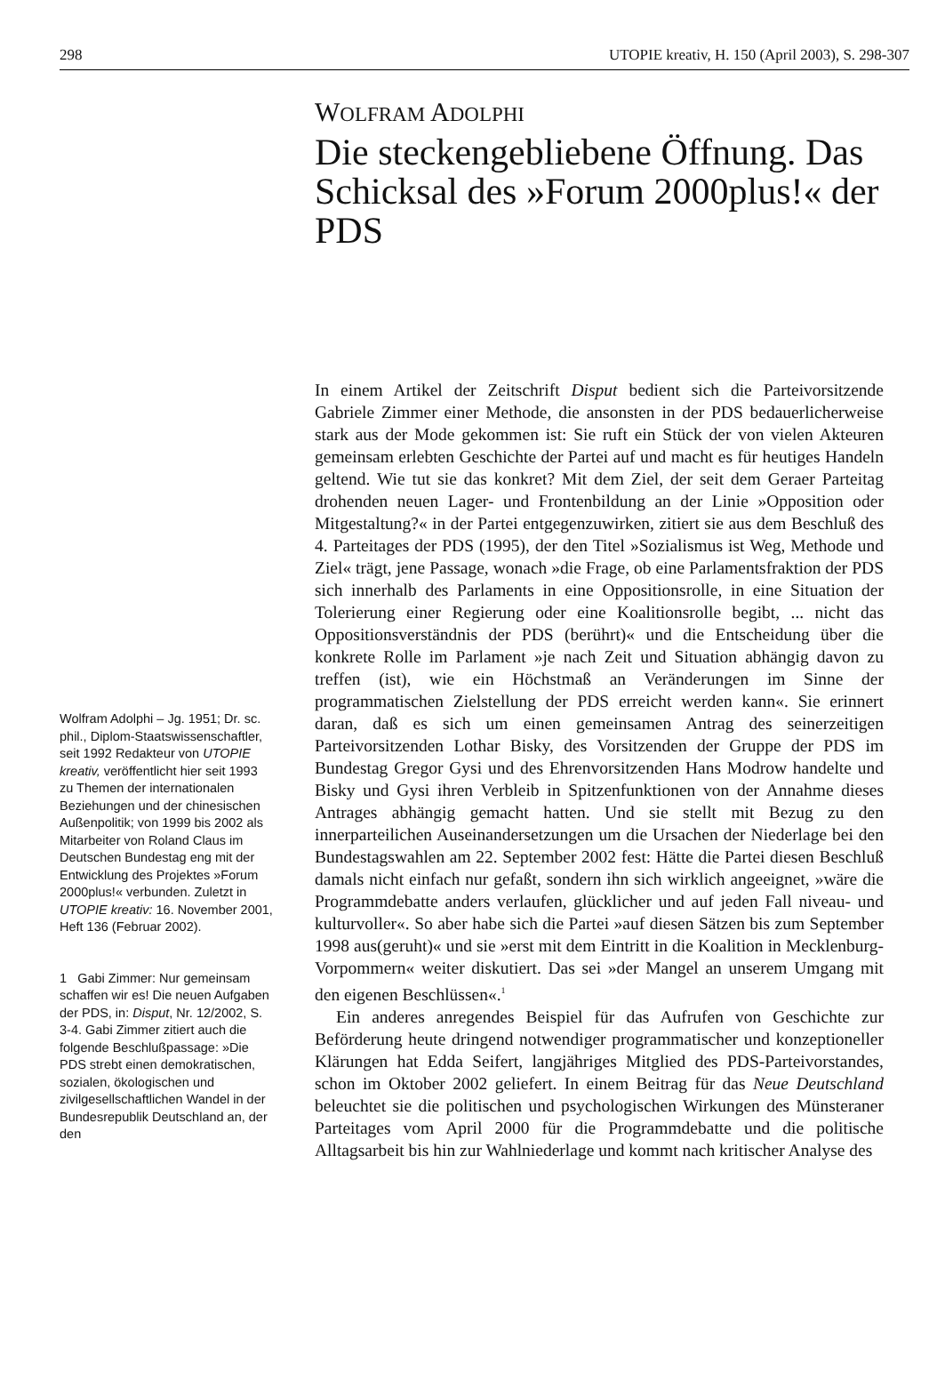298 UTOPIE kreativ, H. 150 (April 2003), S. 298-307
Wolfram Adolphi – Jg. 1951; Dr. sc. phil., Diplom-Staatswissenschaftler, seit 1992 Redakteur von UTOPIE kreativ, veröffentlicht hier seit 1993 zu Themen der internationalen Beziehungen und der chinesischen Außenpolitik; von 1999 bis 2002 als Mitarbeiter von Roland Claus im Deutschen Bundestag eng mit der Entwicklung des Projektes »Forum 2000plus!« verbunden. Zuletzt in UTOPIE kreativ: 16. November 2001, Heft 136 (Februar 2002).
1 Gabi Zimmer: Nur gemeinsam schaffen wir es! Die neuen Aufgaben der PDS, in: Disput, Nr. 12/2002, S. 3-4. Gabi Zimmer zitiert auch die folgende Beschlußpassage: »Die PDS strebt einen demokratischen, sozialen, ökologischen und zivilgesellschaftlichen Wandel in der Bundesrepublik Deutschland an, der den
WOLFRAM ADOLPHI
Die steckengebliebene Öffnung. Das Schicksal des »Forum 2000plus!« der PDS
In einem Artikel der Zeitschrift Disput bedient sich die Parteivorsitzende Gabriele Zimmer einer Methode, die ansonsten in der PDS bedauerlicherweise stark aus der Mode gekommen ist: Sie ruft ein Stück der von vielen Akteuren gemeinsam erlebten Geschichte der Partei auf und macht es für heutiges Handeln geltend. Wie tut sie das konkret? Mit dem Ziel, der seit dem Geraer Parteitag drohenden neuen Lager- und Frontenbildung an der Linie »Opposition oder Mitgestaltung?« in der Partei entgegenzuwirken, zitiert sie aus dem Beschluß des 4. Parteitages der PDS (1995), der den Titel »Sozialismus ist Weg, Methode und Ziel« trägt, jene Passage, wonach »die Frage, ob eine Parlamentsfraktion der PDS sich innerhalb des Parlaments in eine Oppositionsrolle, in eine Situation der Tolerierung einer Regierung oder eine Koalitionsrolle begibt, ... nicht das Oppositionsverständnis der PDS (berührt)« und die Entscheidung über die konkrete Rolle im Parlament »je nach Zeit und Situation abhängig davon zu treffen (ist), wie ein Höchstmaß an Veränderungen im Sinne der programmatischen Zielstellung der PDS erreicht werden kann«. Sie erinnert daran, daß es sich um einen gemeinsamen Antrag des seinerzeitigen Parteivorsitzenden Lothar Bisky, des Vorsitzenden der Gruppe der PDS im Bundestag Gregor Gysi und des Ehrenvorsitzenden Hans Modrow handelte und Bisky und Gysi ihren Verbleib in Spitzenfunktionen von der Annahme dieses Antrages abhängig gemacht hatten. Und sie stellt mit Bezug zu den innerparteilichen Auseinandersetzungen um die Ursachen der Niederlage bei den Bundestagswahlen am 22. September 2002 fest: Hätte die Partei diesen Beschluß damals nicht einfach nur gefaßt, sondern ihn sich wirklich angeeignet, »wäre die Programmdebatte anders verlaufen, glücklicher und auf jeden Fall niveau- und kulturvoller«. So aber habe sich die Partei »auf diesen Sätzen bis zum September 1998 aus(geruht)« und sie »erst mit dem Eintritt in die Koalition in Mecklenburg-Vorpommern« weiter diskutiert. Das sei »der Mangel an unserem Umgang mit den eigenen Beschlüssen«.<sup>1</sup>
Ein anderes anregendes Beispiel für das Aufrufen von Geschichte zur Beförderung heute dringend notwendiger programmatischer und konzeptioneller Klärungen hat Edda Seifert, langjähriges Mitglied des PDS-Parteivorstandes, schon im Oktober 2002 geliefert. In einem Beitrag für das Neue Deutschland beleuchtet sie die politischen und psychologischen Wirkungen des Münsteraner Parteitages vom April 2000 für die Programmdebatte und die politische Alltagsarbeit bis hin zur Wahlniederlage und kommt nach kritischer Analyse des